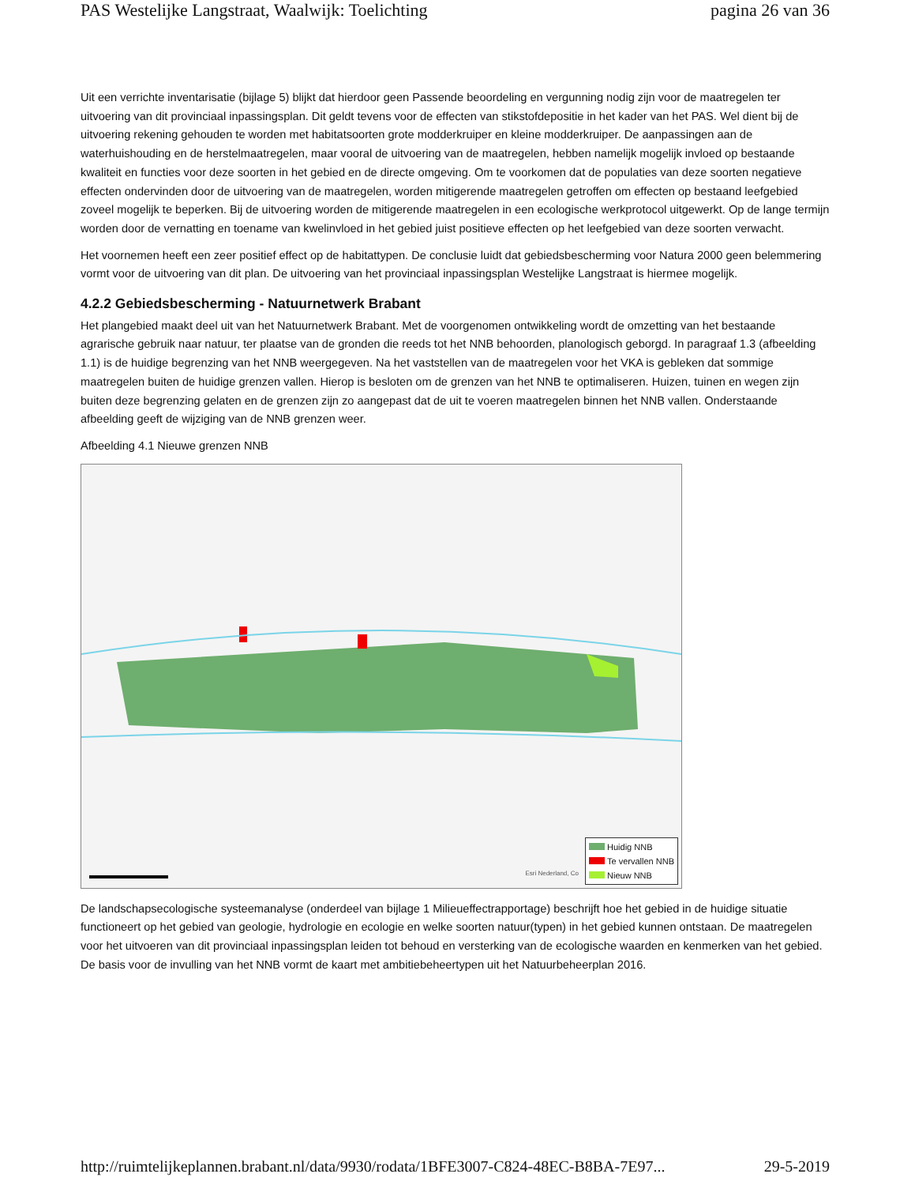PAS Westelijke Langstraat, Waalwijk: Toelichting pagina 26 van 36
Uit een verrichte inventarisatie (bijlage 5) blijkt dat hierdoor geen Passende beoordeling en vergunning nodig zijn voor de maatregelen ter uitvoering van dit provinciaal inpassingsplan. Dit geldt tevens voor de effecten van stikstofdepositie in het kader van het PAS. Wel dient bij de uitvoering rekening gehouden te worden met habitatsoorten grote modderkruiper en kleine modderkruiper. De aanpassingen aan de waterhuishouding en de herstelmaatregelen, maar vooral de uitvoering van de maatregelen, hebben namelijk mogelijk invloed op bestaande kwaliteit en functies voor deze soorten in het gebied en de directe omgeving. Om te voorkomen dat de populaties van deze soorten negatieve effecten ondervinden door de uitvoering van de maatregelen, worden mitigerende maatregelen getroffen om effecten op bestaand leefgebied zoveel mogelijk te beperken. Bij de uitvoering worden de mitigerende maatregelen in een ecologische werkprotocol uitgewerkt. Op de lange termijn worden door de vernatting en toename van kwelinvloed in het gebied juist positieve effecten op het leefgebied van deze soorten verwacht.
Het voornemen heeft een zeer positief effect op de habitattypen. De conclusie luidt dat gebiedsbescherming voor Natura 2000 geen belemmering vormt voor de uitvoering van dit plan. De uitvoering van het provinciaal inpassingsplan Westelijke Langstraat is hiermee mogelijk.
4.2.2 Gebiedsbescherming - Natuurnetwerk Brabant
Het plangebied maakt deel uit van het Natuurnetwerk Brabant. Met de voorgenomen ontwikkeling wordt de omzetting van het bestaande agrarische gebruik naar natuur, ter plaatse van de gronden die reeds tot het NNB behoorden, planologisch geborgd. In paragraaf 1.3 (afbeelding 1.1) is de huidige begrenzing van het NNB weergegeven. Na het vaststellen van de maatregelen voor het VKA is gebleken dat sommige maatregelen buiten de huidige grenzen vallen. Hierop is besloten om de grenzen van het NNB te optimaliseren. Huizen, tuinen en wegen zijn buiten deze begrenzing gelaten en de grenzen zijn zo aangepast dat de uit te voeren maatregelen binnen het NNB vallen. Onderstaande afbeelding geeft de wijziging van de NNB grenzen weer.
Afbeelding 4.1 Nieuwe grenzen NNB
Huidig NNB
Te vervallen NNB
Nieuw NNB
Esri Nederland, Co
De landschapsecologische systeemanalyse (onderdeel van bijlage 1 Milieueffectrapportage) beschrijft hoe het gebied in de huidige situatie functioneert op het gebied van geologie, hydrologie en ecologie en welke soorten natuur(typen) in het gebied kunnen ontstaan. De maatregelen voor het uitvoeren van dit provinciaal inpassingsplan leiden tot behoud en versterking van de ecologische waarden en kenmerken van het gebied. De basis voor de invulling van het NNB vormt de kaart met ambitiebeheertypen uit het Natuurbeheerplan 2016.
http://ruimtelijkeplannen.brabant.nl/data/9930/rodata/1BFE3007-C824-48EC-B8BA-7E97... 29-5-2019